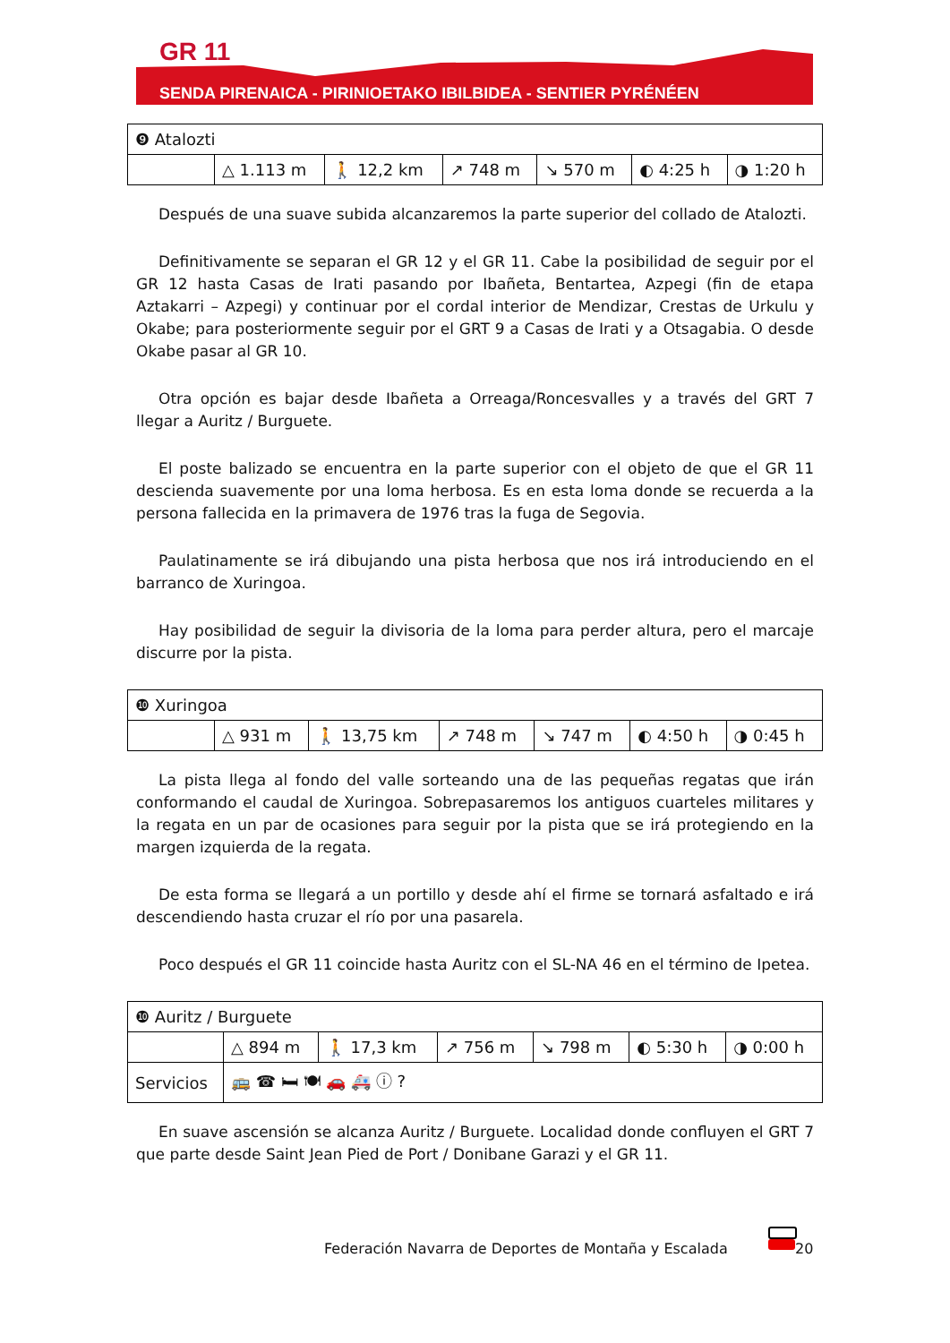GR 11
SENDA PIRENAICA - PIRINIOETAKO IBILBIDEA - SENTIER PYRÉNÉEN
| ❾ Atalozti | | | | | | |
| | △ 1.113 m | 🚶 12,2 km | ↗ 748 m | ↘ 570 m | ◐ 4:25 h | ◑ 1:20 h |
Después de una suave subida alcanzaremos la parte superior del collado de Atalozti.
Definitivamente se separan el GR 12 y el GR 11. Cabe la posibilidad de seguir por el GR 12 hasta Casas de Irati pasando por Ibañeta, Bentartea, Azpegi (fin de etapa Aztakarri – Azpegi) y continuar por el cordal interior de Mendizar, Crestas de Urkulu y Okabe; para posteriormente seguir por el GRT 9 a Casas de Irati y a Otsagabia. O desde Okabe pasar al GR 10.
Otra opción es bajar desde Ibañeta a Orreaga/Roncesvalles y a través del GRT 7 llegar a Auritz / Burguete.
El poste balizado se encuentra en la parte superior con el objeto de que el GR 11 descienda suavemente por una loma herbosa. Es en esta loma donde se recuerda a la persona fallecida en la primavera de 1976 tras la fuga de Segovia.
Paulatinamente se irá dibujando una pista herbosa que nos irá introduciendo en el barranco de Xuringoa.
Hay posibilidad de seguir la divisoria de la loma para perder altura, pero el marcaje discurre por la pista.
| ❿ Xuringoa | | | | | | |
| | △ 931 m | 🚶 13,75 km | ↗ 748 m | ↘ 747 m | ◐ 4:50 h | ◑ 0:45 h |
La pista llega al fondo del valle sorteando una de las pequeñas regatas que irán conformando el caudal de Xuringoa. Sobrepasaremos los antiguos cuarteles militares y la regata en un par de ocasiones para seguir por la pista que se irá protegiendo en la margen izquierda de la regata.
De esta forma se llegará a un portillo y desde ahí el firme se tornará asfaltado e irá descendiendo hasta cruzar el río por una pasarela.
Poco después el GR 11 coincide hasta Auritz con el SL-NA 46 en el término de Ipetea.
| ❿ Auritz / Burguete | | | | | | |
| | △ 894 m | 🚶 17,3 km | ↗ 756 m | ↘ 798 m | ◐ 5:30 h | ◑ 0:00 h |
| Servicios | 🚌 ☎ 🛏 🍽 🚗 🚑 ⓘ ? | | | | | |
En suave ascensión se alcanza Auritz / Burguete. Localidad donde confluyen el GRT 7 que parte desde Saint Jean Pied de Port / Donibane Garazi y el GR 11.
Federación Navarra de Deportes de Montaña y Escalada
20